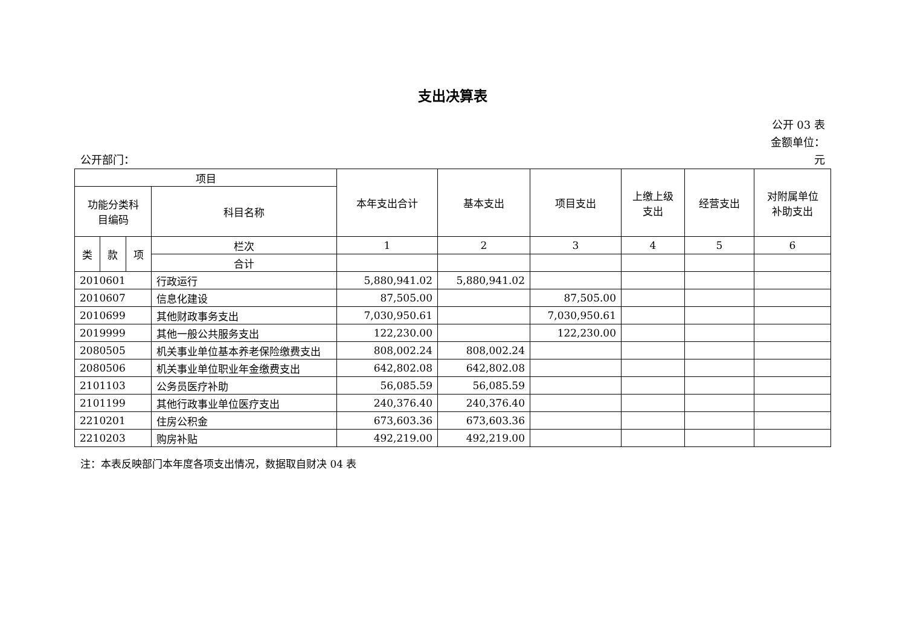支出决算表
公开 03 表
金额单位：
公开部门： 元
| 项目 | | | | 本年支出合计 | 基本支出 | 项目支出 | 上缴上级 支出 | 经营支出 | 对附属单位 补助支出 |
| --- | --- | --- | --- | --- | --- | --- | --- | --- | --- |
| 功能分类科 目编码 | | | 科目名称 | | | | | | |
| 类 | 款 | 项 | 栏次 | 1 | 2 | 3 | 4 | 5 | 6 |
| | | | 合计 | | | | | | |
| 2010601 | | | 行政运行 | 5,880,941.02 | 5,880,941.02 | | | | |
| 2010607 | | | 信息化建设 | 87,505.00 | | 87,505.00 | | | |
| 2010699 | | | 其他财政事务支出 | 7,030,950.61 | | 7,030,950.61 | | | |
| 2019999 | | | 其他一般公共服务支出 | 122,230.00 | | 122,230.00 | | | |
| 2080505 | | | 机关事业单位基本养老保险缴费支出 | 808,002.24 | 808,002.24 | | | | |
| 2080506 | | | 机关事业单位职业年金缴费支出 | 642,802.08 | 642,802.08 | | | | |
| 2101103 | | | 公务员医疗补助 | 56,085.59 | 56,085.59 | | | | |
| 2101199 | | | 其他行政事业单位医疗支出 | 240,376.40 | 240,376.40 | | | | |
| 2210201 | | | 住房公积金 | 673,603.36 | 673,603.36 | | | | |
| 2210203 | | | 购房补贴 | 492,219.00 | 492,219.00 | | | | |
注：本表反映部门本年度各项支出情况，数据取自财决 04 表